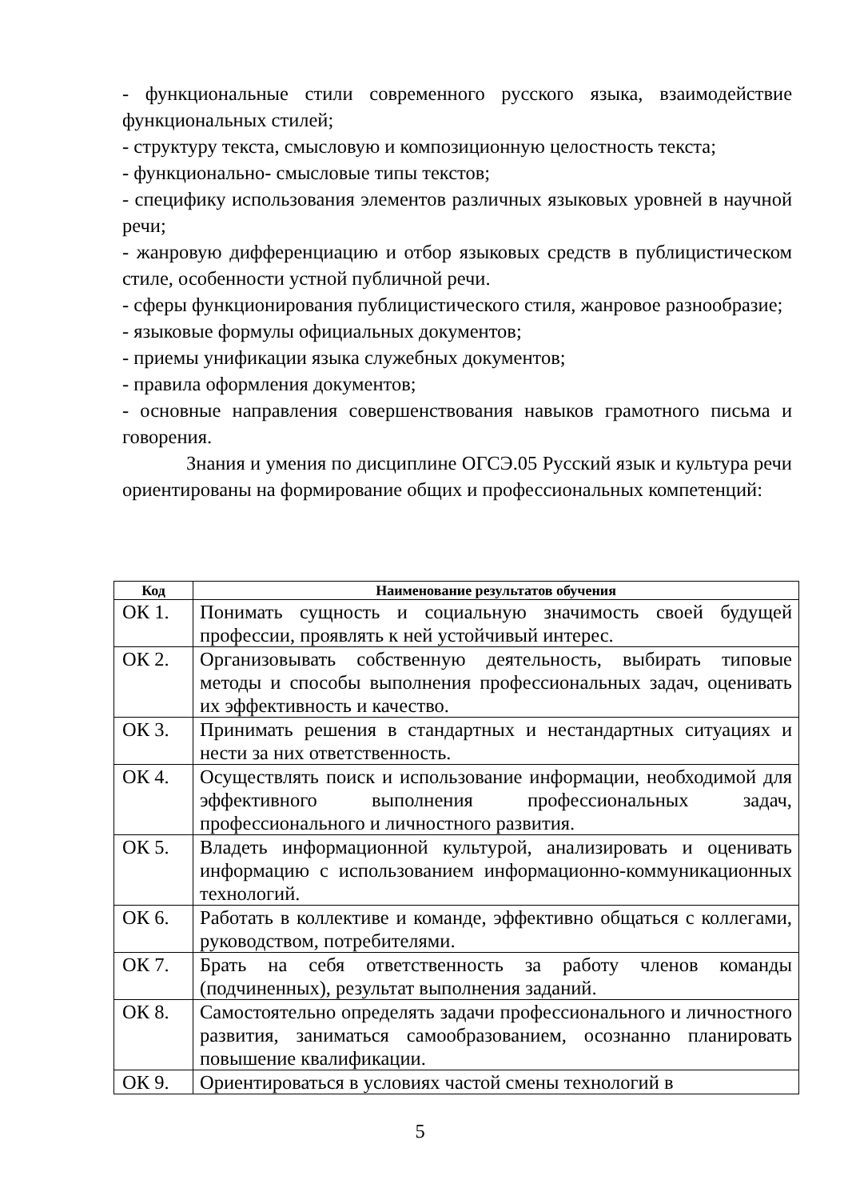- функциональные стили современного русского языка, взаимодействие функциональных стилей;
- структуру текста, смысловую и композиционную целостность текста;
- функционально- смысловые типы текстов;
- специфику использования элементов различных языковых уровней в научной речи;
- жанровую дифференциацию и отбор языковых средств в публицистическом стиле, особенности устной публичной речи.
- сферы функционирования публицистического стиля, жанровое разнообразие;
- языковые формулы официальных документов;
- приемы унификации языка служебных документов;
- правила оформления документов;
- основные направления совершенствования навыков грамотного письма и говорения.
Знания и умения по дисциплине ОГСЭ.05 Русский язык и культура речи ориентированы на формирование общих и профессиональных компетенций:
| Код | Наименование результатов обучения |
| --- | --- |
| ОК 1. | Понимать сущность и социальную значимость своей будущей профессии, проявлять к ней устойчивый интерес. |
| ОК 2. | Организовывать собственную деятельность, выбирать типовые методы и способы выполнения профессиональных задач, оценивать их эффективность и качество. |
| ОК 3. | Принимать решения в стандартных и нестандартных ситуациях и нести за них ответственность. |
| ОК 4. | Осуществлять поиск и использование информации, необходимой для эффективного выполнения профессиональных задач, профессионального и личностного развития. |
| ОК 5. | Владеть информационной культурой, анализировать и оценивать информацию с использованием информационно-коммуникационных технологий. |
| ОК 6. | Работать в коллективе и команде, эффективно общаться с коллегами, руководством, потребителями. |
| ОК 7. | Брать на себя ответственность за работу членов команды (подчиненных), результат выполнения заданий. |
| ОК 8. | Самостоятельно определять задачи профессионального и личностного развития, заниматься самообразованием, осознанно планировать повышение квалификации. |
| ОК 9. | Ориентироваться в условиях частой смены технологий в |
5